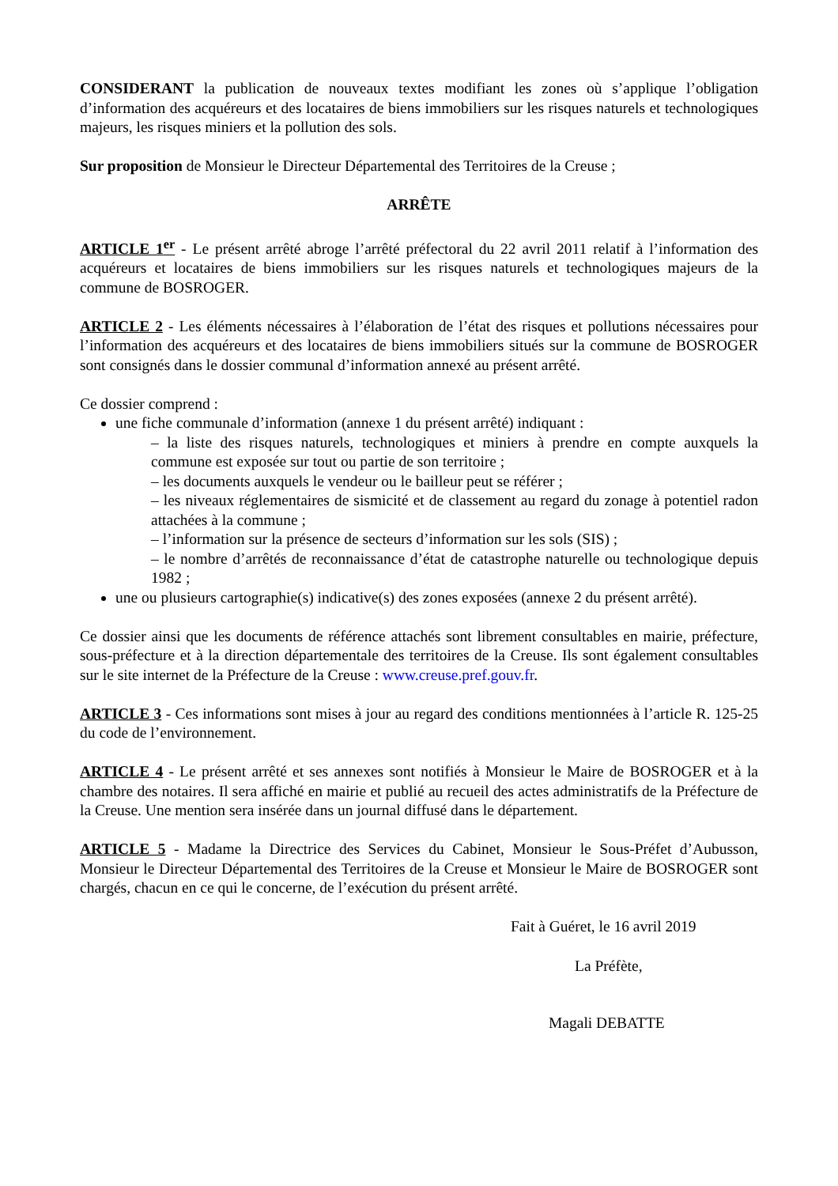CONSIDERANT la publication de nouveaux textes modifiant les zones où s’applique l’obligation d’information des acquéreurs et des locataires de biens immobiliers sur les risques naturels et technologiques majeurs, les risques miniers et la pollution des sols.
Sur proposition de Monsieur le Directeur Départemental des Territoires de la Creuse ;
ARRÊTE
ARTICLE 1<sup>er</sup> - Le présent arrêté abroge l’arrêté préfectoral du 22 avril 2011 relatif à l’information des acquéreurs et locataires de biens immobiliers sur les risques naturels et technologiques majeurs de la commune de BOSROGER.
ARTICLE 2 - Les éléments nécessaires à l’élaboration de l’état des risques et pollutions nécessaires pour l’information des acquéreurs et des locataires de biens immobiliers situés sur la commune de BOSROGER sont consignés dans le dossier communal d’information annexé au présent arrêté.
Ce dossier comprend :
une fiche communale d’information (annexe 1 du présent arrêté) indiquant :
– la liste des risques naturels, technologiques et miniers à prendre en compte auxquels la commune est exposée sur tout ou partie de son territoire ;
– les documents auxquels le vendeur ou le bailleur peut se référer ;
– les niveaux réglementaires de sismicité et de classement au regard du zonage à potentiel radon attachées à la commune ;
– l’information sur la présence de secteurs d’information sur les sols (SIS) ;
– le nombre d’arrêtés de reconnaissance d’état de catastrophe naturelle ou technologique depuis 1982 ;
une ou plusieurs cartographie(s) indicative(s) des zones exposées (annexe 2 du présent arrêté).
Ce dossier ainsi que les documents de référence attachés sont librement consultables en mairie, préfecture, sous-préfecture et à la direction départementale des territoires de la Creuse. Ils sont également consultables sur le site internet de la Préfecture de la Creuse : www.creuse.pref.gouv.fr.
ARTICLE 3 - Ces informations sont mises à jour au regard des conditions mentionnées à l’article R. 125-25 du code de l’environnement.
ARTICLE 4 - Le présent arrêté et ses annexes sont notifiés à Monsieur le Maire de BOSROGER et à la chambre des notaires. Il sera affiché en mairie et publié au recueil des actes administratifs de la Préfecture de la Creuse. Une mention sera insérée dans un journal diffusé dans le département.
ARTICLE 5 - Madame la Directrice des Services du Cabinet, Monsieur le Sous-Préfet d’Aubusson, Monsieur le Directeur Départemental des Territoires de la Creuse et Monsieur le Maire de BOSROGER sont chargés, chacun en ce qui le concerne, de l’exécution du présent arrêté.
Fait à Guéret, le 16 avril 2019
La Préfète,
Magali DEBATTE